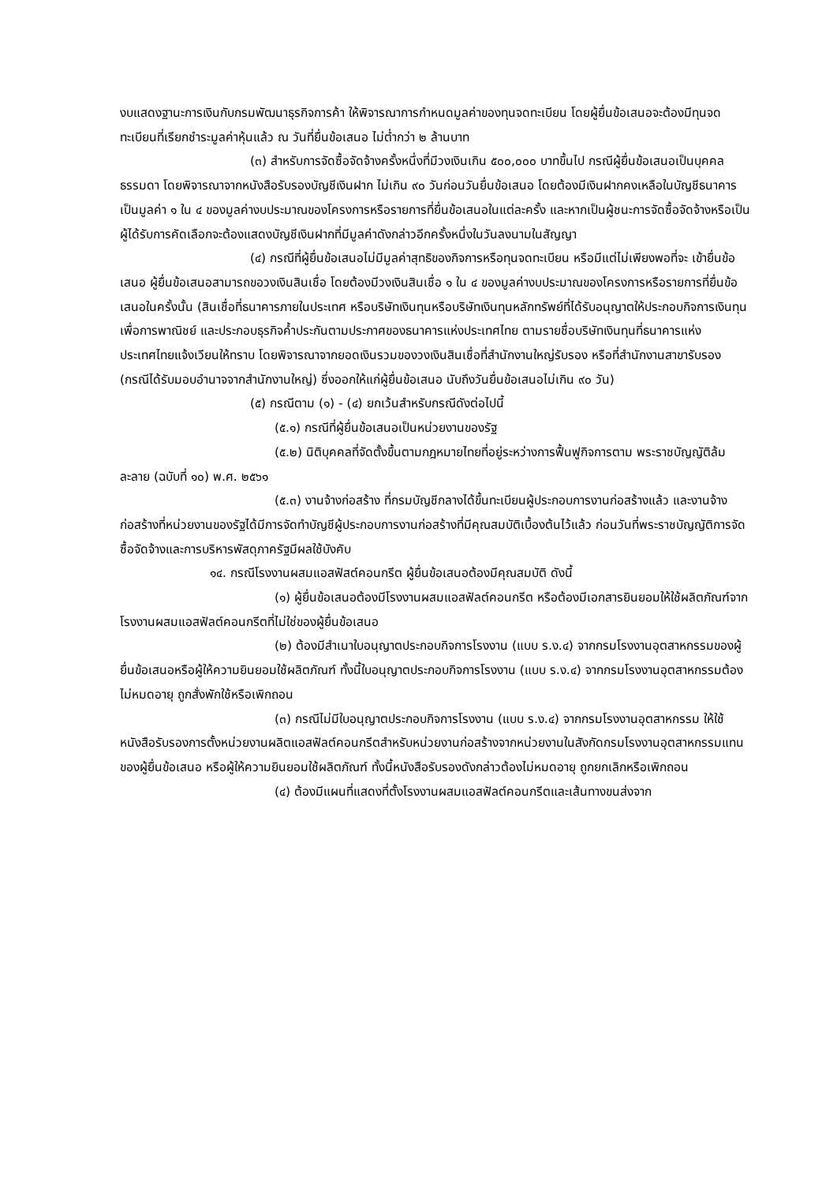งบแสดงฐานะการเงินกับกรมพัฒนาธุรกิจการค้า ให้พิจารณาการกำหนดมูลค่าของทุนจดทะเบียน โดยผู้ยื่นข้อเสนอจะต้องมีทุนจดทะเบียนที่เรียกชำระมูลค่าหุ้นแล้ว ณ วันที่ยื่นข้อเสนอ ไม่ต่ำกว่า ๒ ล้านบาท
(๓) สำหรับการจัดซื้อจัดจ้างครั้งหนึ่งที่มีวงเงินเกิน ๕๐๐,๐๐๐ บาทขึ้นไป กรณีผู้ยื่นข้อเสนอเป็นบุคคลธรรมดา โดยพิจารณาจากหนังสือรับรองบัญชีเงินฝาก ไม่เกิน ๙๐ วันก่อนวันยื่นข้อเสนอ โดยต้องมีเงินฝากคงเหลือในบัญชีธนาคารเป็นมูลค่า ๑ ใน ๔ ของมูลค่างบประมาณของโครงการหรือรายการที่ยื่นข้อเสนอในแต่ละครั้ง และหากเป็นผู้ชนะการจัดซื้อจัดจ้างหรือเป็นผู้ได้รับการคัดเลือกจะต้องแสดงบัญชีเงินฝากที่มีมูลค่าดังกล่าวอีกครั้งหนึ่งในวันลงนามในสัญญา
(๔) กรณีที่ผู้ยื่นข้อเสนอไม่มีมูลค่าสุทธิของกิจการหรือทุนจดทะเบียน หรือมีแต่ไม่เพียงพอที่จะ เข้ายื่นข้อเสนอ ผู้ยื่นข้อเสนอสามารถขอวงเงินสินเชื่อ โดยต้องมีวงเงินสินเชื่อ ๑ ใน ๔ ของมูลค่างบประมาณของโครงการหรือรายการที่ยื่นข้อเสนอในครั้งนั้น (สินเชื่อที่ธนาคารภายในประเทศ หรือบริษัทเงินทุนหรือบริษัทเงินทุนหลักทรัพย์ที่ได้รับอนุญาตให้ประกอบกิจการเงินทุนเพื่อการพาณิชย์ และประกอบธุรกิจค้ำประกันตามประกาศของธนาคารแห่งประเทศไทย ตามรายชื่อบริษัทเงินทุนที่ธนาคารแห่งประเทศไทยแจ้งเวียนให้ทราบ โดยพิจารณาจากยอดเงินรวมของวงเงินสินเชื่อที่สำนักงานใหญ่รับรอง หรือที่สำนักงานสาขารับรอง (กรณีได้รับมอบอำนาจจากสำนักงานใหญ่) ซึ่งออกให้แก่ผู้ยื่นข้อเสนอ นับถึงวันยื่นข้อเสนอไม่เกิน ๙๐ วัน)
(๕) กรณีตาม (๑) - (๔) ยกเว้นสำหรับกรณีดังต่อไปนี้
(๕.๑) กรณีที่ผู้ยื่นข้อเสนอเป็นหน่วยงานของรัฐ
(๕.๒) นิติบุคคลที่จัดตั้งขึ้นตามกฎหมายไทยที่อยู่ระหว่างการฟื้นฟูกิจการตาม พระราชบัญญัติล้มละลาย (ฉบับที่ ๑๐) พ.ศ. ๒๕๖๑
(๕.๓) งานจ้างก่อสร้าง ที่กรมบัญชีกลางได้ขึ้นทะเบียนผู้ประกอบการงานก่อสร้างแล้ว และงานจ้างก่อสร้างที่หน่วยงานของรัฐได้มีการจัดทำบัญชีผู้ประกอบการงานก่อสร้างที่มีคุณสมบัติเบื้องต้นไว้แล้ว ก่อนวันที่พระราชบัญญัติการจัดซื้อจัดจ้างและการบริหารพัสดุภาครัฐมีผลใช้บังคับ
๑๔. กรณีโรงงานผสมแอสฟัสต์คอนกรีต ผู้ยื่นข้อเสนอต้องมีคุณสมบัติ ดังนี้
(๑) ผู้ยื่นข้อเสนอต้องมีโรงงานผสมแอสฟัลต์คอนกรีต หรือต้องมีเอกสารยินยอมให้ใช้ผลิตภัณฑ์จากโรงงานผสมแอสฟัลต์คอนกรีตที่ไม่ใช่ของผู้ยื่นข้อเสนอ
(๒) ต้องมีสำเนาใบอนุญาตประกอบกิจการโรงงาน (แบบ ร.ง.๔) จากกรมโรงงานอุตสาหกรรมของผู้ยื่นข้อเสนอหรือผู้ให้ความยินยอมใช้ผลิตภัณฑ์ ทั้งนี้ใบอนุญาตประกอบกิจการโรงงาน (แบบ ร.ง.๔) จากกรมโรงงานอุตสาหกรรมต้องไม่หมดอายุ ถูกสั่งพักใช้หรือเพิกถอน
(๓) กรณีไม่มีใบอนุญาตประกอบกิจการโรงงาน (แบบ ร.ง.๔) จากกรมโรงงานอุตสาหกรรม ให้ใช้หนังสือรับรองการตั้งหน่วยงานผลิตแอสฟัลต์คอนกรีตสำหรับหน่วยงานก่อสร้างจากหน่วยงานในสังกัดกรมโรงงานอุตสาหกรรมแทนของผู้ยื่นข้อเสนอ หรือผู้ให้ความยินยอมใช้ผลิตภัณฑ์ ทั้งนี้หนังสือรับรองดังกล่าวต้องไม่หมดอายุ ถูกยกเลิกหรือเพิกถอน
(๔) ต้องมีแผนที่แสดงที่ตั้งโรงงานผสมแอสฟัลต์คอนกรีตและเส้นทางขนส่งจาก